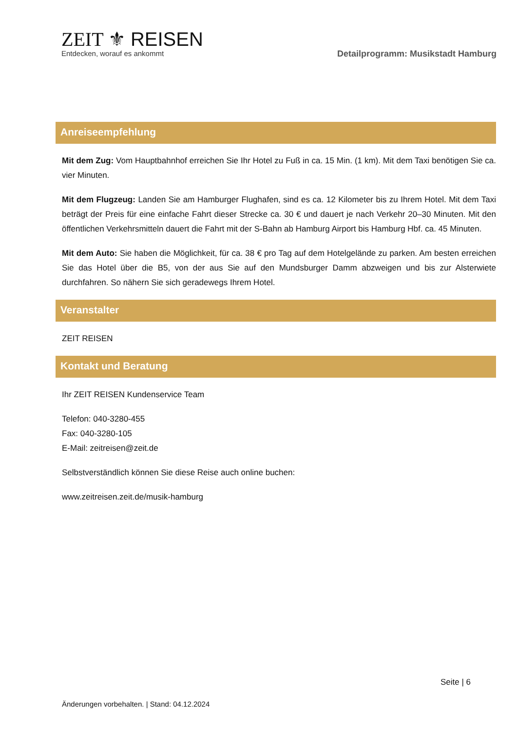ZEIT ⚜ REISEN
Entdecken, worauf es ankommt
Detailprogramm: Musikstadt Hamburg
Anreiseempfehlung
Mit dem Zug: Vom Hauptbahnhof erreichen Sie Ihr Hotel zu Fuß in ca. 15 Min. (1 km). Mit dem Taxi benötigen Sie ca. vier Minuten.
Mit dem Flugzeug: Landen Sie am Hamburger Flughafen, sind es ca. 12 Kilometer bis zu Ihrem Hotel. Mit dem Taxi beträgt der Preis für eine einfache Fahrt dieser Strecke ca. 30 € und dauert je nach Verkehr 20–30 Minuten. Mit den öffentlichen Verkehrsmitteln dauert die Fahrt mit der S-Bahn ab Hamburg Airport bis Hamburg Hbf. ca. 45 Minuten.
Mit dem Auto: Sie haben die Möglichkeit, für ca. 38 € pro Tag auf dem Hotelgelände zu parken. Am besten erreichen Sie das Hotel über die B5, von der aus Sie auf den Mundsburger Damm abzweigen und bis zur Alsterwiete durchfahren. So nähern Sie sich geradewegs Ihrem Hotel.
Veranstalter
ZEIT REISEN
Kontakt und Beratung
Ihr ZEIT REISEN Kundenservice Team
Telefon: 040-3280-455
Fax: 040-3280-105
E-Mail: zeitreisen@zeit.de
Selbstverständlich können Sie diese Reise auch online buchen:
www.zeitreisen.zeit.de/musik-hamburg
Seite | 6
Änderungen vorbehalten. | Stand: 04.12.2024